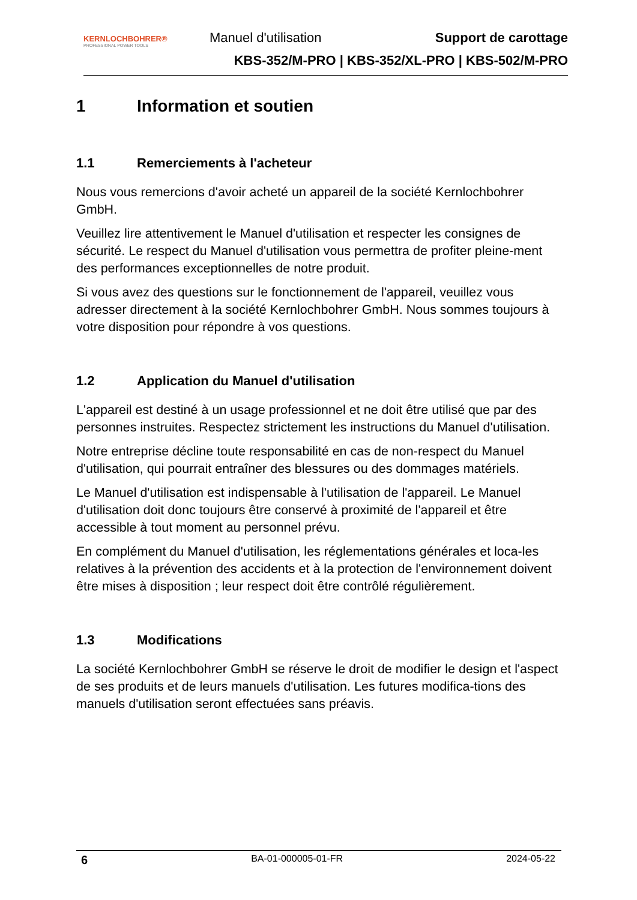KERNLOCHBOHRER®
PROFESSIONAL POWER TOOLS
Manuel d'utilisation Support de carottage
KBS-352/M-PRO | KBS-352/XL-PRO | KBS-502/M-PRO
1 Information et soutien
1.1 Remerciements à l'acheteur
Nous vous remercions d'avoir acheté un appareil de la société Kernlochbohrer GmbH.
Veuillez lire attentivement le Manuel d'utilisation et respecter les consignes de sécurité. Le respect du Manuel d'utilisation vous permettra de profiter pleine-ment des performances exceptionnelles de notre produit.
Si vous avez des questions sur le fonctionnement de l'appareil, veuillez vous adresser directement à la société Kernlochbohrer GmbH. Nous sommes toujours à votre disposition pour répondre à vos questions.
1.2 Application du Manuel d'utilisation
L'appareil est destiné à un usage professionnel et ne doit être utilisé que par des personnes instruites. Respectez strictement les instructions du Manuel d'utilisation.
Notre entreprise décline toute responsabilité en cas de non-respect du Manuel d'utilisation, qui pourrait entraîner des blessures ou des dommages matériels.
Le Manuel d'utilisation est indispensable à l'utilisation de l'appareil. Le Manuel d'utilisation doit donc toujours être conservé à proximité de l'appareil et être accessible à tout moment au personnel prévu.
En complément du Manuel d'utilisation, les réglementations générales et loca-les relatives à la prévention des accidents et à la protection de l'environnement doivent être mises à disposition ; leur respect doit être contrôlé régulièrement.
1.3 Modifications
La société Kernlochbohrer GmbH se réserve le droit de modifier le design et l'aspect de ses produits et de leurs manuels d'utilisation. Les futures modifica-tions des manuels d'utilisation seront effectuées sans préavis.
6 BA-01-000005-01-FR 2024-05-22